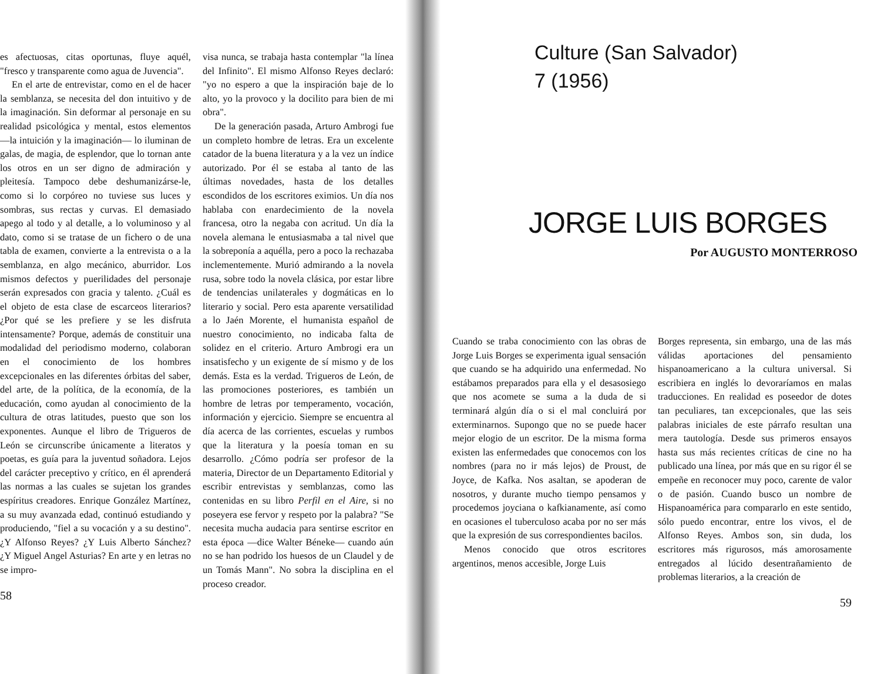es afectuosas, citas oportunas, fluye aquél, "fresco y transparente como agua de Juvencia".
En el arte de entrevistar, como en el de hacer la semblanza, se necesita del don intuitivo y de la imaginación. Sin deformar al personaje en su realidad psicológica y mental, estos elementos —la intuición y la imaginación— lo iluminan de galas, de magia, de esplendor, que lo tornan ante los otros en un ser digno de admiración y pleitesía. Tampoco debe deshumanizárse-le, como si lo corpóreo no tuviese sus luces y sombras, sus rectas y curvas. El demasiado apego al todo y al detalle, a lo voluminoso y al dato, como si se tratase de un fichero o de una tabla de examen, convierte a la entrevista o a la semblanza, en algo mecánico, aburridor. Los mismos defectos y puerilidades del personaje serán expresados con gracia y talento. ¿Cuál es el objeto de esta clase de escarceos literarios? ¿Por qué se les prefiere y se les disfruta intensamente? Porque, además de constituir una modalidad del periodismo moderno, colaboran en el conocimiento de los hombres excepcionales en las diferentes órbitas del saber, del arte, de la política, de la economía, de la educación, como ayudan al conocimiento de la cultura de otras latitudes, puesto que son los exponentes. Aunque el libro de Trigueros de León se circunscribe únicamente a literatos y poetas, es guía para la juventud soñadora. Lejos del carácter preceptivo y crítico, en él aprenderá las normas a las cuales se sujetan los grandes espíritus creadores. Enrique González Martínez, a su muy avanzada edad, continuó estudiando y produciendo, "fiel a su vocación y a su destino". ¿Y Alfonso Reyes? ¿Y Luis Alberto Sánchez? ¿Y Miguel Angel Asturias? En arte y en letras no se impro-
58
visa nunca, se trabaja hasta contemplar "la línea del Infinito". El mismo Alfonso Reyes declaró: "yo no espero a que la inspiración baje de lo alto, yo la provoco y la docilito para bien de mi obra".
De la generación pasada, Arturo Ambrogi fue un completo hombre de letras. Era un excelente catador de la buena literatura y a la vez un índice autorizado. Por él se estaba al tanto de las últimas novedades, hasta de los detalles escondidos de los escritores eximios. Un día nos hablaba con enardecimiento de la novela francesa, otro la negaba con acritud. Un día la novela alemana le entusiasmaba a tal nivel que la sobreponía a aquélla, pero a poco la rechazaba inclementemente. Murió admirando a la novela rusa, sobre todo la novela clásica, por estar libre de tendencias unilaterales y dogmáticas en lo literario y social. Pero esta aparente versatilidad a lo Jaén Morente, el humanista español de nuestro conocimiento, no indicaba falta de solidez en el criterio. Arturo Ambrogi era un insatisfecho y un exigente de sí mismo y de los demás. Esta es la verdad. Trigueros de León, de las promociones posteriores, es también un hombre de letras por temperamento, vocación, información y ejercicio. Siempre se encuentra al día acerca de las corrientes, escuelas y rumbos que la literatura y la poesía toman en su desarrollo. ¿Cómo podría ser profesor de la materia, Director de un Departamento Editorial y escribir entrevistas y semblanzas, como las contenidas en su libro Perfil en el Aire, si no poseyera ese fervor y respeto por la palabra? "Se necesita mucha audacia para sentirse escritor en esta época —dice Walter Béneke— cuando aún no se han podrido los huesos de un Claudel y de un Tomás Mann". No sobra la disciplina en el proceso creador.
Culture (San Salvador)
7 (1956)
JORGE LUIS BORGES
Por AUGUSTO MONTERROSO
Cuando se traba conocimiento con las obras de Jorge Luis Borges se experimenta igual sensación que cuando se ha adquirido una enfermedad. No estábamos preparados para ella y el desasosiego que nos acomete se suma a la duda de si terminará algún día o si el mal concluirá por exterminarnos. Supongo que no se puede hacer mejor elogio de un escritor. De la misma forma existen las enfermedades que conocemos con los nombres (para no ir más lejos) de Proust, de Joyce, de Kafka. Nos asaltan, se apoderan de nosotros, y durante mucho tiempo pensamos y procedemos joyciana o kafkianamente, así como en ocasiones el tuberculoso acaba por no ser más que la expresión de sus correspondientes bacilos.
Menos conocido que otros escritores argentinos, menos accesible, Jorge Luis
Borges representa, sin embargo, una de las más válidas aportaciones del pensamiento hispanoamericano a la cultura universal. Si escribiera en inglés lo devoraríamos en malas traducciones. En realidad es poseedor de dotes tan peculiares, tan excepcionales, que las seis palabras iniciales de este párrafo resultan una mera tautología. Desde sus primeros ensayos hasta sus más recientes críticas de cine no ha publicado una línea, por más que en su rigor él se empeñe en reconocer muy poco, carente de valor o de pasión. Cuando busco un nombre de Hispanoamérica para compararlo en este sentido, sólo puedo encontrar, entre los vivos, el de Alfonso Reyes. Ambos son, sin duda, los escritores más rigurosos, más amorosamente entregados al lúcido desentrañamiento de problemas literarios, a la creación de
59